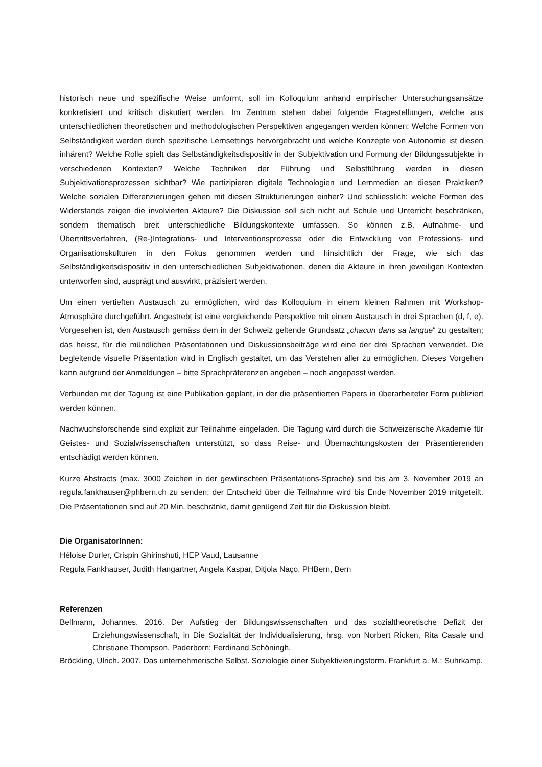historisch neue und spezifische Weise umformt, soll im Kolloquium anhand empirischer Untersuchungsansätze konkretisiert und kritisch diskutiert werden. Im Zentrum stehen dabei folgende Fragestellungen, welche aus unterschiedlichen theoretischen und methodologischen Perspektiven angegangen werden können: Welche Formen von Selbständigkeit werden durch spezifische Lernsettings hervorgebracht und welche Konzepte von Autonomie ist diesen inhärent? Welche Rolle spielt das Selbständigkeitsdispositiv in der Subjektivation und Formung der Bildungssubjekte in verschiedenen Kontexten? Welche Techniken der Führung und Selbstführung werden in diesen Subjektivationsprozessen sichtbar? Wie partizipieren digitale Technologien und Lernmedien an diesen Praktiken? Welche sozialen Differenzierungen gehen mit diesen Strukturierungen einher? Und schliesslich: welche Formen des Widerstands zeigen die involvierten Akteure? Die Diskussion soll sich nicht auf Schule und Unterricht beschränken, sondern thematisch breit unterschiedliche Bildungskontexte umfassen. So können z.B. Aufnahme- und Übertrittsverfahren, (Re-)Integrations- und Interventionsprozesse oder die Entwicklung von Professions- und Organisationskulturen in den Fokus genommen werden und hinsichtlich der Frage, wie sich das Selbständigkeitsdispositiv in den unterschiedlichen Subjektivationen, denen die Akteure in ihren jeweiligen Kontexten unterworfen sind, ausprägt und auswirkt, präzisiert werden.
Um einen vertieften Austausch zu ermöglichen, wird das Kolloquium in einem kleinen Rahmen mit Workshop-Atmosphäre durchgeführt. Angestrebt ist eine vergleichende Perspektive mit einem Austausch in drei Sprachen (d, f, e). Vorgesehen ist, den Austausch gemäss dem in der Schweiz geltende Grundsatz „chacun dans sa langue“ zu gestalten; das heisst, für die mündlichen Präsentationen und Diskussionsbeiträge wird eine der drei Sprachen verwendet. Die begleitende visuelle Präsentation wird in Englisch gestaltet, um das Verstehen aller zu ermöglichen. Dieses Vorgehen kann aufgrund der Anmeldungen – bitte Sprachpräferenzen angeben – noch angepasst werden.
Verbunden mit der Tagung ist eine Publikation geplant, in der die präsentierten Papers in überarbeiteter Form publiziert werden können.
Nachwuchsforschende sind explizit zur Teilnahme eingeladen. Die Tagung wird durch die Schweizerische Akademie für Geistes- und Sozialwissenschaften unterstützt, so dass Reise- und Übernachtungskosten der Präsentierenden entschädigt werden können.
Kurze Abstracts (max. 3000 Zeichen in der gewünschten Präsentations-Sprache) sind bis am 3. November 2019 an regula.fankhauser@phbern.ch zu senden; der Entscheid über die Teilnahme wird bis Ende November 2019 mitgeteilt. Die Präsentationen sind auf 20 Min. beschränkt, damit genügend Zeit für die Diskussion bleibt.
Die OrganisatorInnen:
Héloise Durler, Crispin Ghirinshuti, HEP Vaud, Lausanne
Regula Fankhauser, Judith Hangartner, Angela Kaspar, Ditjola Naço, PHBern, Bern
Referenzen
Bellmann, Johannes. 2016. Der Aufstieg der Bildungswissenschaften und das sozialtheoretische Defizit der Erziehungswissenschaft, in Die Sozialität der Individualisierung, hrsg. von Norbert Ricken, Rita Casale und Christiane Thompson. Paderborn: Ferdinand Schöningh.
Bröckling, Ulrich. 2007. Das unternehmerische Selbst. Soziologie einer Subjektivierungsform. Frankfurt a. M.: Suhrkamp.